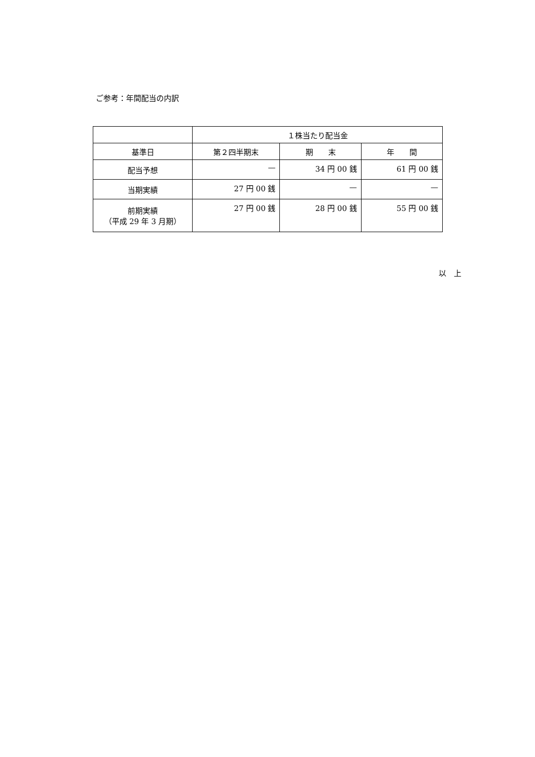ご参考：年間配当の内訳
| | １株当たり配当金 | | |
| --- | --- | --- | --- |
| 基準日 | 第２四半期末 | 期 末 | 年 間 |
| 配当予想 | — | 34 円 00 銭 | 61 円 00 銭 |
| 当期実績 | 27 円 00 銭 | — | — |
| 前期実績 （平成 29 年 3 月期） | 27 円 00 銭 | 28 円 00 銭 | 55 円 00 銭 |
以　上